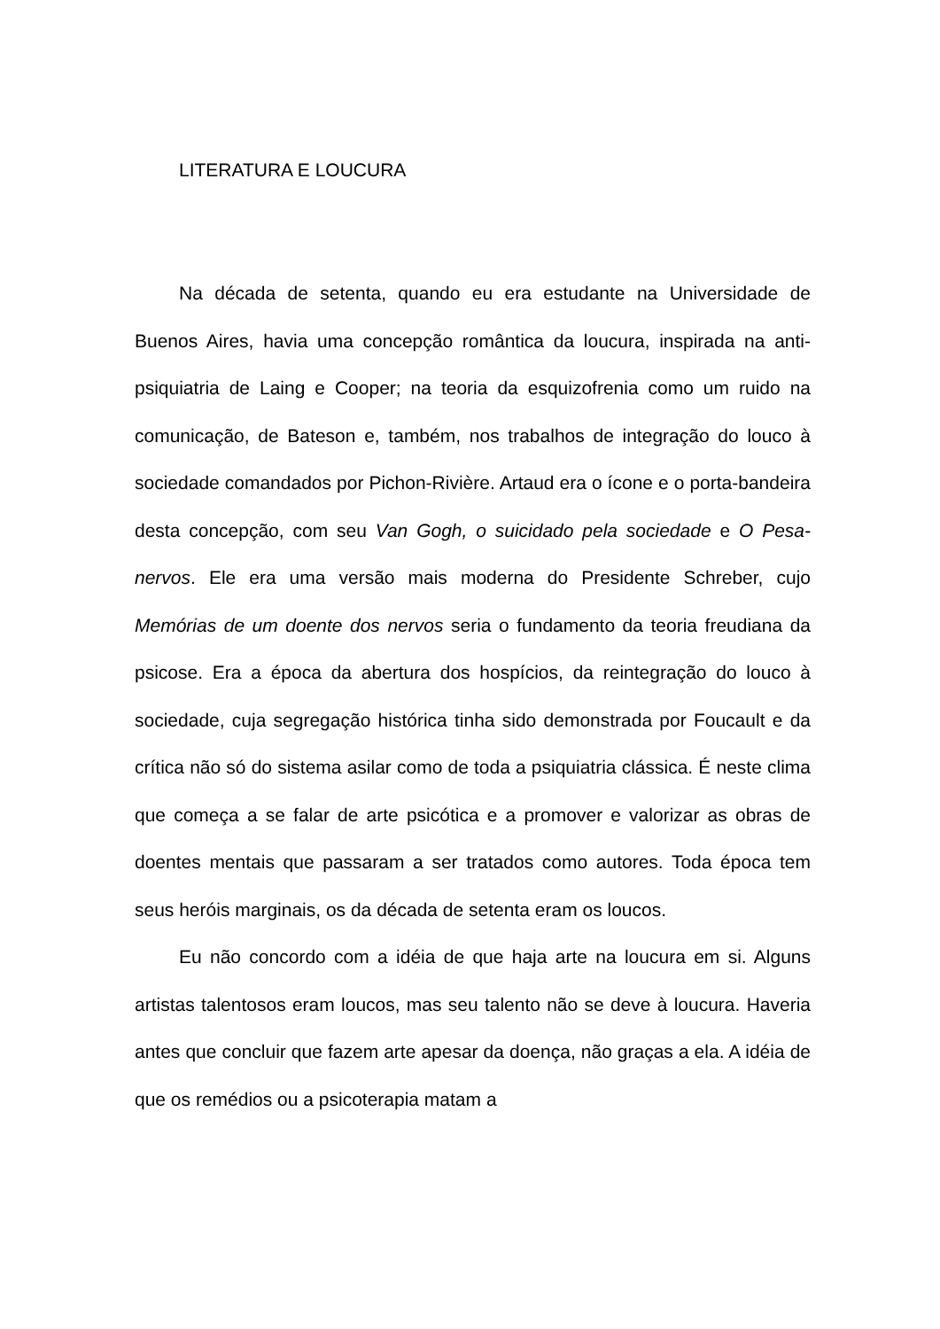LITERATURA E LOUCURA
Na década de setenta, quando eu era estudante na Universidade de Buenos Aires, havia uma concepção romântica da loucura, inspirada na anti-psiquiatria de Laing e Cooper; na teoria da esquizofrenia como um ruido na comunicação, de Bateson e, também, nos trabalhos de integração do louco à sociedade comandados por Pichon-Rivière. Artaud era o ícone e o porta-bandeira desta concepção, com seu Van Gogh, o suicidado pela sociedade e O Pesa-nervos. Ele era uma versão mais moderna do Presidente Schreber, cujo Memórias de um doente dos nervos seria o fundamento da teoria freudiana da psicose. Era a época da abertura dos hospícios, da reintegração do louco à sociedade, cuja segregação histórica tinha sido demonstrada por Foucault e da crítica não só do sistema asilar como de toda a psiquiatria clássica. É neste clima que começa a se falar de arte psicótica e a promover e valorizar as obras de doentes mentais que passaram a ser tratados como autores. Toda época tem seus heróis marginais, os da década de setenta eram os loucos.
Eu não concordo com a idéia de que haja arte na loucura em si. Alguns artistas talentosos eram loucos, mas seu talento não se deve à loucura. Haveria antes que concluir que fazem arte apesar da doença, não graças a ela. A idéia de que os remédios ou a psicoterapia matam a